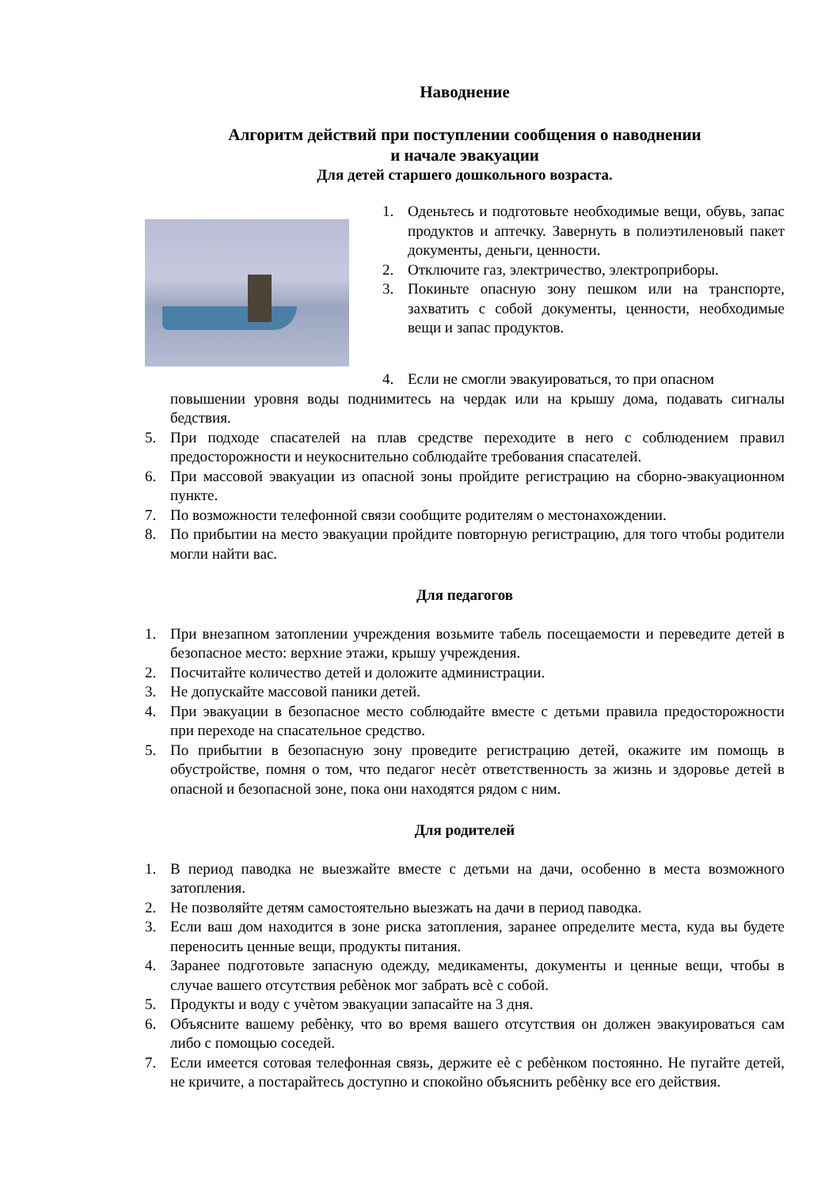Наводнение
Алгоритм действий при поступлении сообщения о наводнении
и начале эвакуации
Для детей старшего дошкольного возраста.
1. Оденьтесь и подготовьте необходимые вещи, обувь, запас продуктов и аптечку. Завернуть в полиэтиленовый пакет документы, деньги, ценности.
2. Отключите газ, электричество, электроприборы.
3. Покиньте опасную зону пешком или на транспорте, захватить с собой документы, ценности, необходимые вещи и запас продуктов.
4. Если не смогли эвакуироваться, то при опасном
повышении уровня воды поднимитесь на чердак или на крышу дома, подавать сигналы бедствия.
5. При подходе спасателей на плав средстве переходите в него с соблюдением правил предосторожности и неукоснительно соблюдайте требования спасателей.
6. При массовой эвакуации из опасной зоны пройдите регистрацию на сборно-эвакуационном пункте.
7. По возможности телефонной связи сообщите родителям о местонахождении.
8. По прибытии на место эвакуации пройдите повторную регистрацию, для того чтобы родители могли найти вас.
Для педагогов
1. При внезапном затоплении учреждения возьмите табель посещаемости и переведите детей в безопасное место: верхние этажи, крышу учреждения.
2. Посчитайте количество детей и доложите администрации.
3. Не допускайте массовой паники детей.
4. При эвакуации в безопасное место соблюдайте вместе с детьми правила предосторожности при переходе на спасательное средство.
5. По прибытии в безопасную зону проведите регистрацию детей, окажите им помощь в обустройстве, помня о том, что педагог несѐт ответственность за жизнь и здоровье детей в опасной и безопасной зоне, пока они находятся рядом с ним.
Для родителей
1. В период паводка не выезжайте вместе с детьми на дачи, особенно в места возможного затопления.
2. Не позволяйте детям самостоятельно выезжать на дачи в период паводка.
3. Если ваш дом находится в зоне риска затопления, заранее определите места, куда вы будете переносить ценные вещи, продукты питания.
4. Заранее подготовьте запасную одежду, медикаменты, документы и ценные вещи, чтобы в случае вашего отсутствия ребѐнок мог забрать всѐ с собой.
5. Продукты и воду с учѐтом эвакуации запасайте на 3 дня.
6. Объясните вашему ребѐнку, что во время вашего отсутствия он должен эвакуироваться сам либо с помощью соседей.
7. Если имеется сотовая телефонная связь, держите еѐ с ребѐнком постоянно. Не пугайте детей, не кричите, а постарайтесь доступно и спокойно объяснить ребѐнку все его действия.